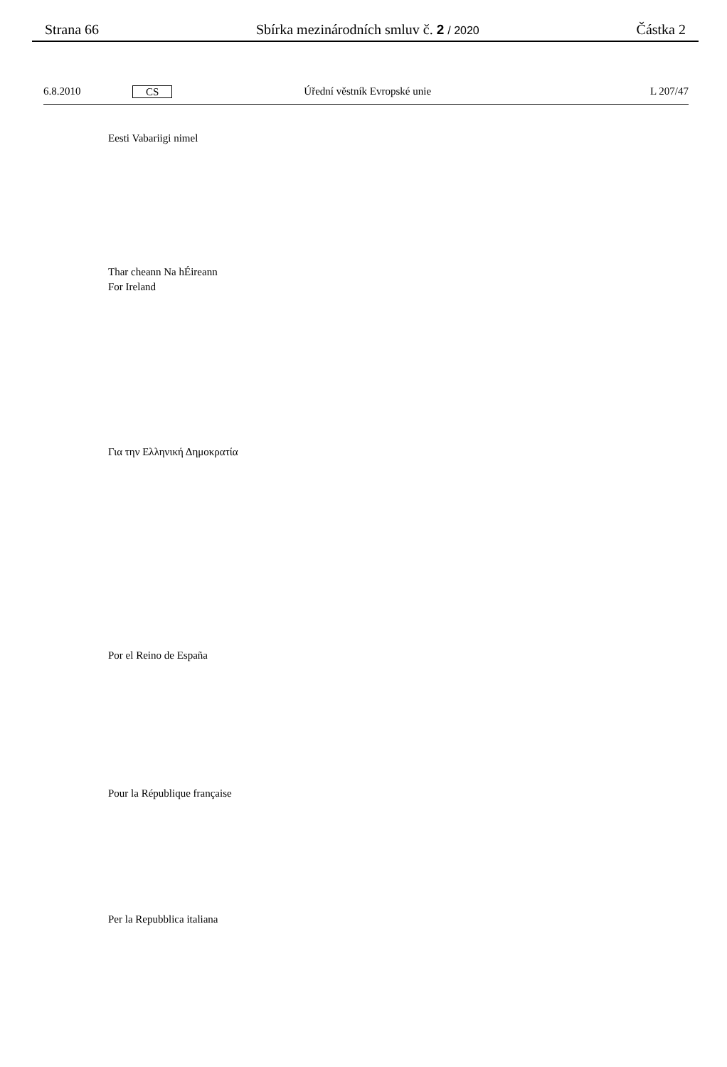Strana 66 Sbírka mezinárodních smluv č. 2 / 2020 Částka 2
6.8.2010 CS Úřední věstník Evropské unie L 207/47
Eesti Vabariigi nimel
Thar cheann Na hÉireann
For Ireland
Για την Ελληνική Δημοκρατία
Por el Reino de España
Pour la République française
Per la Repubblica italiana